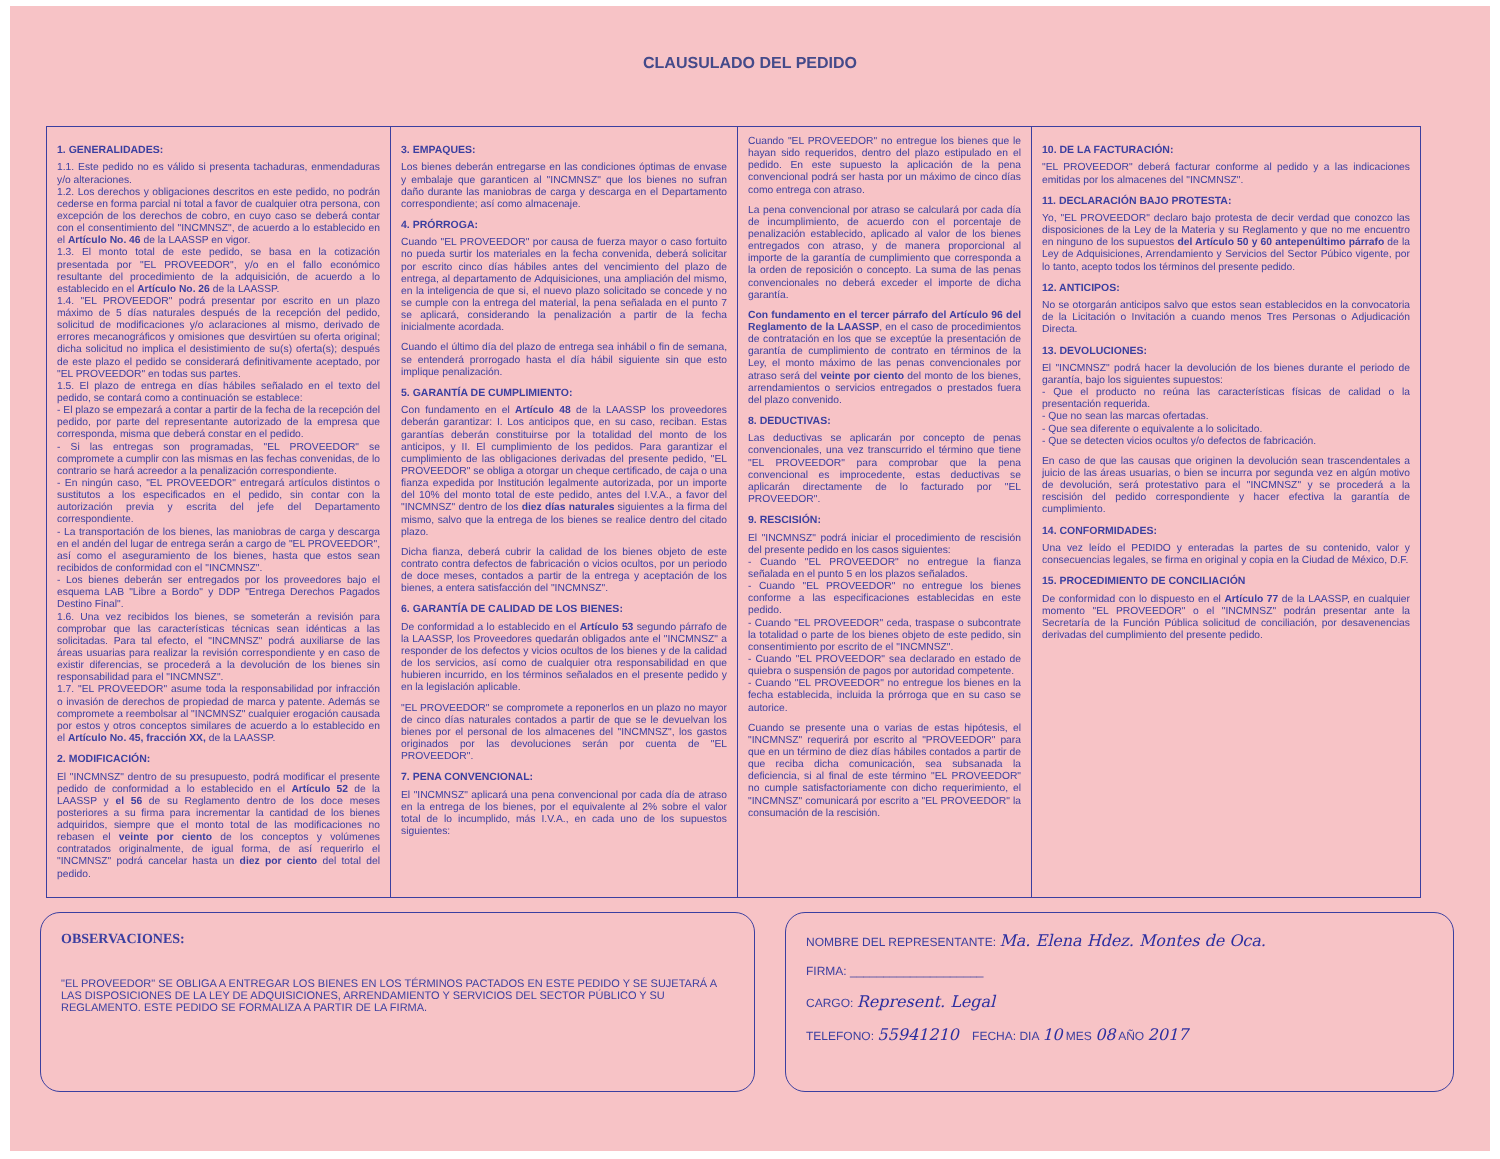CLAUSULADO DEL PEDIDO
1. GENERALIDADES:
1.1. Este pedido no es válido si presenta tachaduras, enmendaduras y/o alteraciones.
1.2. Los derechos y obligaciones descritos en este pedido, no podrán cederse en forma parcial ni total a favor de cualquier otra persona, con excepción de los derechos de cobro, en cuyo caso se deberá contar con el consentimiento del "INCMNSZ", de acuerdo a lo establecido en el Artículo No. 46 de la LAASSP en vigor.
1.3. El monto total de este pedido, se basa en la cotización presentada por "EL PROVEEDOR", y/o en el fallo económico resultante del procedimiento de la adquisición, de acuerdo a lo establecido en el Artículo No. 26 de la LAASSP.
1.4. "EL PROVEEDOR" podrá presentar por escrito en un plazo máximo de 5 días naturales después de la recepción del pedido, solicitud de modificaciones y/o aclaraciones al mismo, derivado de errores mecanográficos y omisiones que desvirtúen su oferta original; dicha solicitud no implica el desistimiento de su(s) oferta(s); después de este plazo el pedido se considerará definitivamente aceptado, por "EL PROVEEDOR" en todas sus partes.
1.5. El plazo de entrega en días hábiles señalado en el texto del pedido, se contará como a continuación se establece:
- El plazo se empezará a contar a partir de la fecha de la recepción del pedido, por parte del representante autorizado de la empresa que corresponda, misma que deberá constar en el pedido.
- Si las entregas son programadas, "EL PROVEEDOR" se compromete a cumplir con las mismas en las fechas convenidas, de lo contrario se hará acreedor a la penalización correspondiente.
- En ningún caso, "EL PROVEEDOR" entregará artículos distintos o sustitutos a los especificados en el pedido, sin contar con la autorización previa y escrita del jefe del Departamento correspondiente.
- La transportación de los bienes, las maniobras de carga y descarga en el andén del lugar de entrega serán a cargo de "EL PROVEEDOR", así como el aseguramiento de los bienes, hasta que estos sean recibidos de conformidad con el "INCMNSZ".
- Los bienes deberán ser entregados por los proveedores bajo el esquema LAB "Libre a Bordo" y DDP "Entrega Derechos Pagados Destino Final".
1.6. Una vez recibidos los bienes, se someterán a revisión para comprobar que las características técnicas sean idénticas a las solicitadas. Para tal efecto, el "INCMNSZ" podrá auxiliarse de las áreas usuarias para realizar la revisión correspondiente y en caso de existir diferencias, se procederá a la devolución de los bienes sin responsabilidad para el "INCMNSZ".
1.7. "EL PROVEEDOR" asume toda la responsabilidad por infracción o invasión de derechos de propiedad de marca y patente. Además se compromete a reembolsar al "INCMNSZ" cualquier erogación causada por estos y otros conceptos similares de acuerdo a lo establecido en el Artículo No. 45, fracción XX, de la LAASSP.
2. MODIFICACIÓN:
El "INCMNSZ" dentro de su presupuesto, podrá modificar el presente pedido de conformidad a lo establecido en el Artículo 52 de la LAASSP y el 56 de su Reglamento dentro de los doce meses posteriores a su firma para incrementar la cantidad de los bienes adquiridos, siempre que el monto total de las modificaciones no rebasen el veinte por ciento de los conceptos y volúmenes contratados originalmente, de igual forma, de así requerirlo el "INCMNSZ" podrá cancelar hasta un diez por ciento del total del pedido.
3. EMPAQUES:
Los bienes deberán entregarse en las condiciones óptimas de envase y embalaje que garanticen al "INCMNSZ" que los bienes no sufran daño durante las maniobras de carga y descarga en el Departamento correspondiente; así como almacenaje.
4. PRÓRROGA:
Cuando "EL PROVEEDOR" por causa de fuerza mayor o caso fortuito no pueda surtir los materiales en la fecha convenida, deberá solicitar por escrito cinco días hábiles antes del vencimiento del plazo de entrega, al departamento de Adquisiciones, una ampliación del mismo, en la inteligencia de que si, el nuevo plazo solicitado se concede y no se cumple con la entrega del material, la pena señalada en el punto 7 se aplicará, considerando la penalización a partir de la fecha inicialmente acordada.
Cuando el último día del plazo de entrega sea inhábil o fin de semana, se entenderá prorrogado hasta el día hábil siguiente sin que esto implique penalización.
5. GARANTÍA DE CUMPLIMIENTO:
Con fundamento en el Artículo 48 de la LAASSP los proveedores deberán garantizar: I. Los anticipos que, en su caso, reciban. Estas garantías deberán constituirse por la totalidad del monto de los anticipos, y II. El cumplimiento de los pedidos. Para garantizar el cumplimiento de las obligaciones derivadas del presente pedido, "EL PROVEEDOR" se obliga a otorgar un cheque certificado, de caja o una fianza expedida por Institución legalmente autorizada, por un importe del 10% del monto total de este pedido, antes del I.V.A., a favor del "INCMNSZ" dentro de los diez días naturales siguientes a la firma del mismo, salvo que la entrega de los bienes se realice dentro del citado plazo.
Dicha fianza, deberá cubrir la calidad de los bienes objeto de este contrato contra defectos de fabricación o vicios ocultos, por un periodo de doce meses, contados a partir de la entrega y aceptación de los bienes, a entera satisfacción del "INCMNSZ".
6. GARANTÍA DE CALIDAD DE LOS BIENES:
De conformidad a lo establecido en el Artículo 53 segundo párrafo de la LAASSP, los Proveedores quedarán obligados ante el "INCMNSZ" a responder de los defectos y vicios ocultos de los bienes y de la calidad de los servicios, así como de cualquier otra responsabilidad en que hubieren incurrido, en los términos señalados en el presente pedido y en la legislación aplicable.
"EL PROVEEDOR" se compromete a reponerlos en un plazo no mayor de cinco días naturales contados a partir de que se le devuelvan los bienes por el personal de los almacenes del "INCMNSZ", los gastos originados por las devoluciones serán por cuenta de "EL PROVEEDOR".
7. PENA CONVENCIONAL:
El "INCMNSZ" aplicará una pena convencional por cada día de atraso en la entrega de los bienes, por el equivalente al 2% sobre el valor total de lo incumplido, más I.V.A., en cada uno de los supuestos siguientes:
Cuando "EL PROVEEDOR" no entregue los bienes que le hayan sido requeridos, dentro del plazo estipulado en el pedido. En este supuesto la aplicación de la pena convencional podrá ser hasta por un máximo de cinco días como entrega con atraso.
La pena convencional por atraso se calculará por cada día de incumplimiento, de acuerdo con el porcentaje de penalización establecido, aplicado al valor de los bienes entregados con atraso, y de manera proporcional al importe de la garantía de cumplimiento que corresponda a la orden de reposición o concepto. La suma de las penas convencionales no deberá exceder el importe de dicha garantía.
Con fundamento en el tercer párrafo del Artículo 96 del Reglamento de la LAASSP, en el caso de procedimientos de contratación en los que se exceptúe la presentación de garantía de cumplimiento de contrato en términos de la Ley, el monto máximo de las penas convencionales por atraso será del veinte por ciento del monto de los bienes, arrendamientos o servicios entregados o prestados fuera del plazo convenido.
8. DEDUCTIVAS:
Las deductivas se aplicarán por concepto de penas convencionales, una vez transcurrido el término que tiene "EL PROVEEDOR" para comprobar que la pena convencional es improcedente, estas deductivas se aplicarán directamente de lo facturado por "EL PROVEEDOR".
9. RESCISIÓN:
El "INCMNSZ" podrá iniciar el procedimiento de rescisión del presente pedido en los casos siguientes:
- Cuando "EL PROVEEDOR" no entregue la fianza señalada en el punto 5 en los plazos señalados.
- Cuando "EL PROVEEDOR" no entregue los bienes conforme a las especificaciones establecidas en este pedido.
- Cuando "EL PROVEEDOR" ceda, traspase o subcontrate la totalidad o parte de los bienes objeto de este pedido, sin consentimiento por escrito de el "INCMNSZ".
- Cuando "EL PROVEEDOR" sea declarado en estado de quiebra o suspensión de pagos por autoridad competente.
- Cuando "EL PROVEEDOR" no entregue los bienes en la fecha establecida, incluida la prórroga que en su caso se autorice.
Cuando se presente una o varias de estas hipótesis, el "INCMNSZ" requerirá por escrito al "PROVEEDOR" para que en un término de diez días hábiles contados a partir de que reciba dicha comunicación, sea subsanada la deficiencia, si al final de este término "EL PROVEEDOR" no cumple satisfactoriamente con dicho requerimiento, el "INCMNSZ" comunicará por escrito a "EL PROVEEDOR" la consumación de la rescisión.
10. DE LA FACTURACIÓN:
"EL PROVEEDOR" deberá facturar conforme al pedido y a las indicaciones emitidas por los almacenes del "INCMNSZ".
11. DECLARACIÓN BAJO PROTESTA:
Yo, "EL PROVEEDOR" declaro bajo protesta de decir verdad que conozco las disposiciones de la Ley de la Materia y su Reglamento y que no me encuentro en ninguno de los supuestos del Artículo 50 y 60 antepenúltimo párrafo de la Ley de Adquisiciones, Arrendamiento y Servicios del Sector Púbico vigente, por lo tanto, acepto todos los términos del presente pedido.
12. ANTICIPOS:
No se otorgarán anticipos salvo que estos sean establecidos en la convocatoria de la Licitación o Invitación a cuando menos Tres Personas o Adjudicación Directa.
13. DEVOLUCIONES:
El "INCMNSZ" podrá hacer la devolución de los bienes durante el periodo de garantía, bajo los siguientes supuestos:
- Que el producto no reúna las características físicas de calidad o la presentación requerida.
- Que no sean las marcas ofertadas.
- Que sea diferente o equivalente a lo solicitado.
- Que se detecten vicios ocultos y/o defectos de fabricación.
En caso de que las causas que originen la devolución sean trascendentales a juicio de las áreas usuarias, o bien se incurra por segunda vez en algún motivo de devolución, será protestativo para el "INCMNSZ" y se procederá a la rescisión del pedido correspondiente y hacer efectiva la garantía de cumplimiento.
14. CONFORMIDADES:
Una vez leído el PEDIDO y enteradas la partes de su contenido, valor y consecuencias legales, se firma en original y copia en la Ciudad de México, D.F.
15. PROCEDIMIENTO DE CONCILIACIÓN
De conformidad con lo dispuesto en el Artículo 77 de la LAASSP, en cualquier momento "EL PROVEEDOR" o el "INCMNSZ" podrán presentar ante la Secretaría de la Función Pública solicitud de conciliación, por desavenencias derivadas del cumplimiento del presente pedido.
OBSERVACIONES:
"EL PROVEEDOR" SE OBLIGA A ENTREGAR LOS BIENES EN LOS TÉRMINOS PACTADOS EN ESTE PEDIDO Y SE SUJETARÁ A LAS DISPOSICIONES DE LA LEY DE ADQUISICIONES, ARRENDAMIENTO Y SERVICIOS DEL SECTOR PÚBLICO Y SU REGLAMENTO. ESTE PEDIDO SE FORMALIZA A PARTIR DE LA FIRMA.
NOMBRE DEL REPRESENTANTE: Ma. Elena Hdez. Montes de Oca.
FIRMA: ____________________
CARGO: Represent. Legal
TELEFONO: 55941210 FECHA: DIA 10 MES 08 AÑO 2017